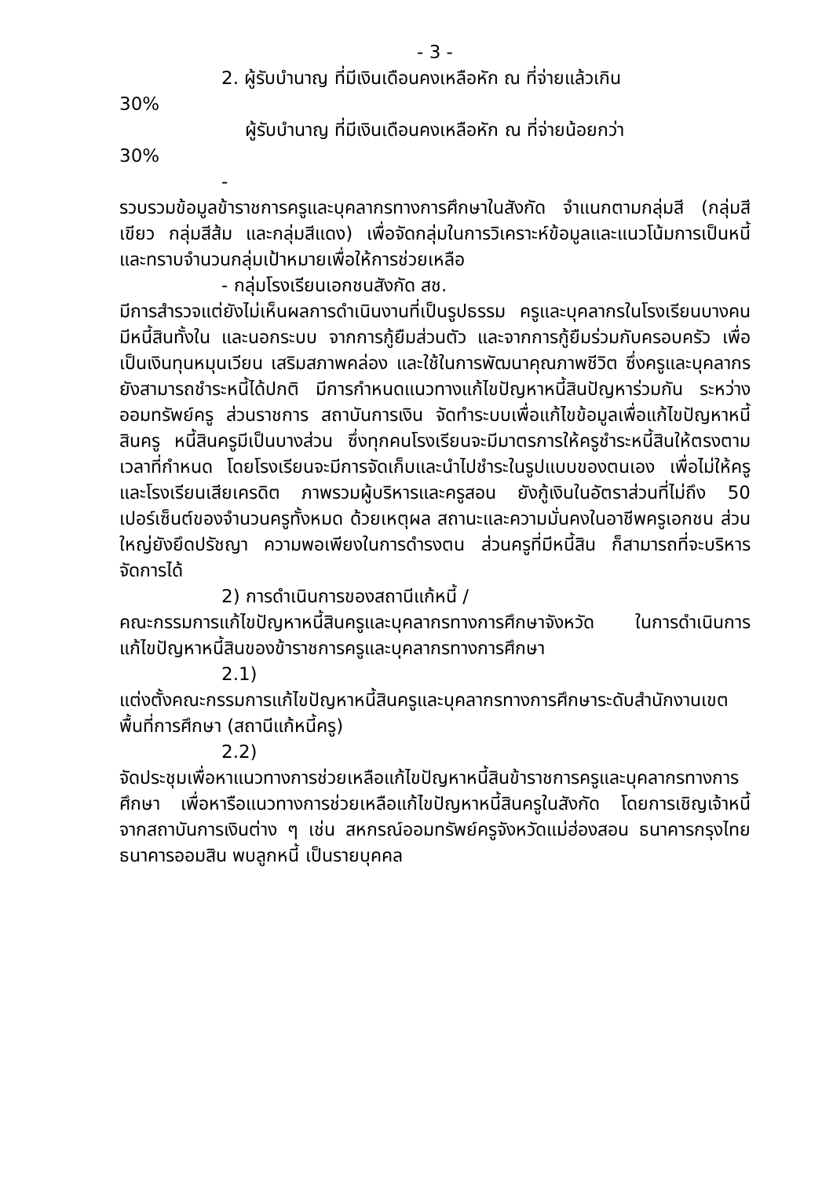- 3 -
2. ผู้รับบำนาญ ที่มีเงินเดือนคงเหลือหัก ณ ที่จ่ายแล้วเกิน
30%
ผู้รับบำนาญ ที่มีเงินเดือนคงเหลือหัก ณ ที่จ่ายน้อยกว่า
30%
-
รวบรวมข้อมูลข้าราชการครูและบุคลากรทางการศึกษาในสังกัด จำแนกตามกลุ่มสี (กลุ่มสีเขียว กลุ่มสีส้ม และกลุ่มสีแดง) เพื่อจัดกลุ่มในการวิเคราะห์ข้อมูลและแนวโน้มการเป็นหนี้และทราบจำนวนกลุ่มเป้าหมายเพื่อให้การช่วยเหลือ
- กลุ่มโรงเรียนเอกชนสังกัด สช.
มีการสำรวจแต่ยังไม่เห็นผลการดำเนินงานที่เป็นรูปธรรม ครูและบุคลากรในโรงเรียนบางคนมีหนี้สินทั้งใน และนอกระบบ จากการกู้ยืมส่วนตัว และจากการกู้ยืมร่วมกับครอบครัว เพื่อเป็นเงินทุนหมุนเวียน เสริมสภาพคล่อง และใช้ในการพัฒนาคุณภาพชีวิต ซึ่งครูและบุคลากรยังสามารถชำระหนี้ได้ปกติ มีการกำหนดแนวทางแก้ไขปัญหาหนี้สินปัญหาร่วมกัน ระหว่างออมทรัพย์ครู ส่วนราชการ สถาบันการเงิน จัดทำระบบเพื่อแก้ไขข้อมูลเพื่อแก้ไขปัญหาหนี้สินครู หนี้สินครูมีเป็นบางส่วน ซึ่งทุกคนโรงเรียนจะมีมาตรการให้ครูชำระหนี้สินให้ตรงตามเวลาที่กำหนด โดยโรงเรียนจะมีการจัดเก็บและนำไปชำระในรูปแบบของตนเอง เพื่อไม่ให้ครูและโรงเรียนเสียเครดิต ภาพรวมผู้บริหารและครูสอน ยังกู้เงินในอัตราส่วนที่ไม่ถึง 50 เปอร์เซ็นต์ของจำนวนครูทั้งหมด ด้วยเหตุผล สถานะและความมั่นคงในอาชีพครูเอกชน ส่วนใหญ่ยังยึดปรัชญา ความพอเพียงในการดำรงตน ส่วนครูที่มีหนี้สิน ก็สามารถที่จะบริหารจัดการได้
2) การดำเนินการของสถานีแก้หนี้ /
คณะกรรมการแก้ไขปัญหาหนี้สินครูและบุคลากรทางการศึกษาจังหวัด ในการดำเนินการแก้ไขปัญหาหนี้สินของข้าราชการครูและบุคลากรทางการศึกษา
2.1)
แต่งตั้งคณะกรรมการแก้ไขปัญหาหนี้สินครูและบุคลากรทางการศึกษาระดับสำนักงานเขตพื้นที่การศึกษา (สถานีแก้หนี้ครู)
2.2)
จัดประชุมเพื่อหาแนวทางการช่วยเหลือแก้ไขปัญหาหนี้สินข้าราชการครูและบุคลากรทางการศึกษา เพื่อหารือแนวทางการช่วยเหลือแก้ไขปัญหาหนี้สินครูในสังกัด โดยการเชิญเจ้าหนี้ จากสถาบันการเงินต่าง ๆ เช่น สหกรณ์ออมทรัพย์ครูจังหวัดแม่ฮ่องสอน ธนาคารกรุงไทย ธนาคารออมสิน พบลูกหนี้ เป็นรายบุคคล